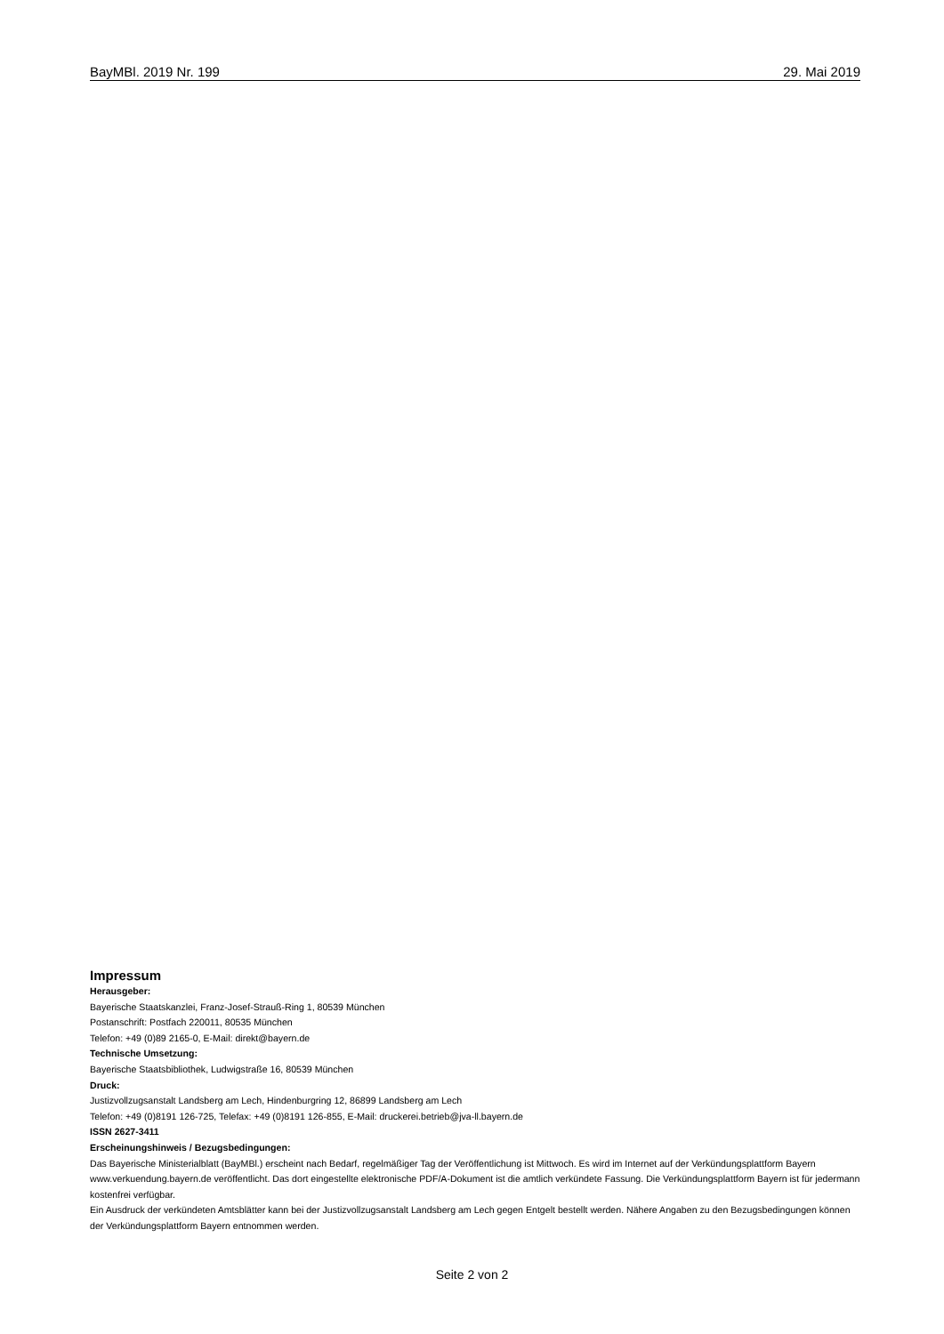BayMBl. 2019 Nr. 199 29. Mai 2019
Impressum
Herausgeber:
Bayerische Staatskanzlei, Franz-Josef-Strauß-Ring 1, 80539 München
Postanschrift: Postfach 220011, 80535 München
Telefon: +49 (0)89 2165-0, E-Mail: direkt@bayern.de
Technische Umsetzung:
Bayerische Staatsbibliothek, Ludwigstraße 16, 80539 München
Druck:
Justizvollzugsanstalt Landsberg am Lech, Hindenburgring 12, 86899 Landsberg am Lech
Telefon: +49 (0)8191 126-725, Telefax: +49 (0)8191 126-855, E-Mail: druckerei.betrieb@jva-ll.bayern.de
ISSN 2627-3411
Erscheinungshinweis / Bezugsbedingungen:
Das Bayerische Ministerialblatt (BayMBl.) erscheint nach Bedarf, regelmäßiger Tag der Veröffentlichung ist Mittwoch. Es wird im Internet auf der Verkündungsplattform Bayern www.verkuendung.bayern.de veröffentlicht. Das dort eingestellte elektronische PDF/A-Dokument ist die amtlich verkündete Fassung. Die Verkündungsplattform Bayern ist für jedermann kostenfrei verfügbar.
Ein Ausdruck der verkündeten Amtsblätter kann bei der Justizvollzugsanstalt Landsberg am Lech gegen Entgelt bestellt werden. Nähere Angaben zu den Bezugsbedingungen können der Verkündungsplattform Bayern entnommen werden.
Seite 2 von 2